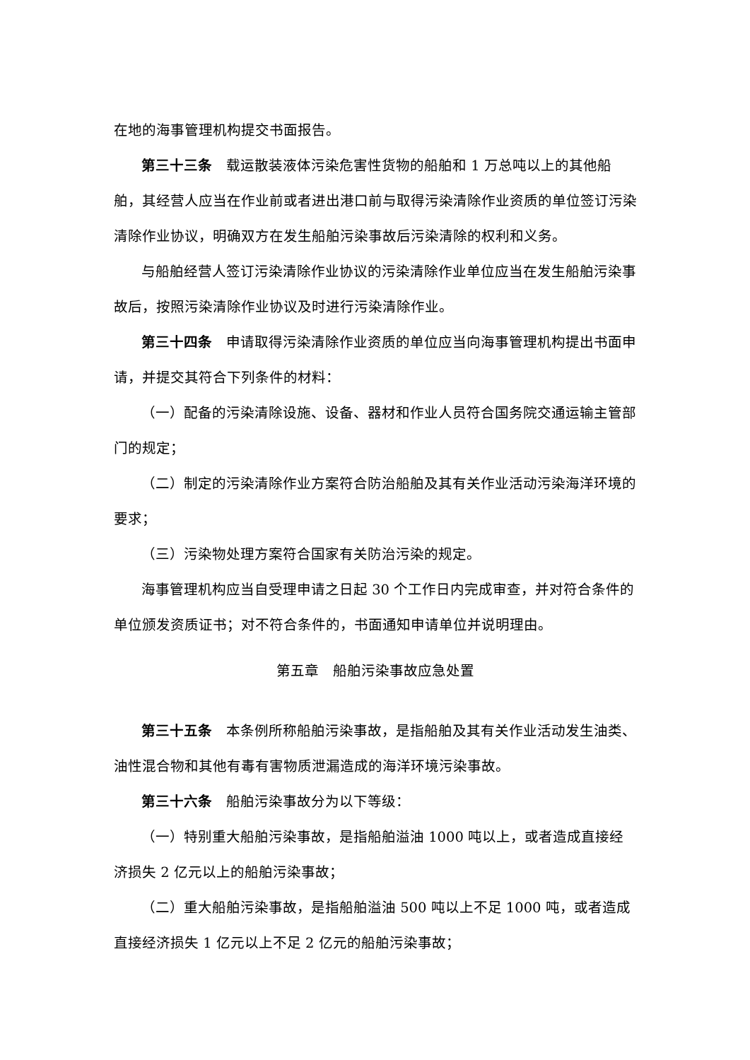在地的海事管理机构提交书面报告。
第三十三条　载运散装液体污染危害性货物的船舶和 1 万总吨以上的其他船舶，其经营人应当在作业前或者进出港口前与取得污染清除作业资质的单位签订污染清除作业协议，明确双方在发生船舶污染事故后污染清除的权利和义务。
与船舶经营人签订污染清除作业协议的污染清除作业单位应当在发生船舶污染事故后，按照污染清除作业协议及时进行污染清除作业。
第三十四条　申请取得污染清除作业资质的单位应当向海事管理机构提出书面申请，并提交其符合下列条件的材料：
（一）配备的污染清除设施、设备、器材和作业人员符合国务院交通运输主管部门的规定；
（二）制定的污染清除作业方案符合防治船舶及其有关作业活动污染海洋环境的要求；
（三）污染物处理方案符合国家有关防治污染的规定。
海事管理机构应当自受理申请之日起 30 个工作日内完成审查，并对符合条件的单位颁发资质证书；对不符合条件的，书面通知申请单位并说明理由。
第五章　船舶污染事故应急处置
第三十五条　本条例所称船舶污染事故，是指船舶及其有关作业活动发生油类、油性混合物和其他有毒有害物质泄漏造成的海洋环境污染事故。
第三十六条　船舶污染事故分为以下等级：
（一）特别重大船舶污染事故，是指船舶溢油 1000 吨以上，或者造成直接经济损失 2 亿元以上的船舶污染事故；
（二）重大船舶污染事故，是指船舶溢油 500 吨以上不足 1000 吨，或者造成直接经济损失 1 亿元以上不足 2 亿元的船舶污染事故；